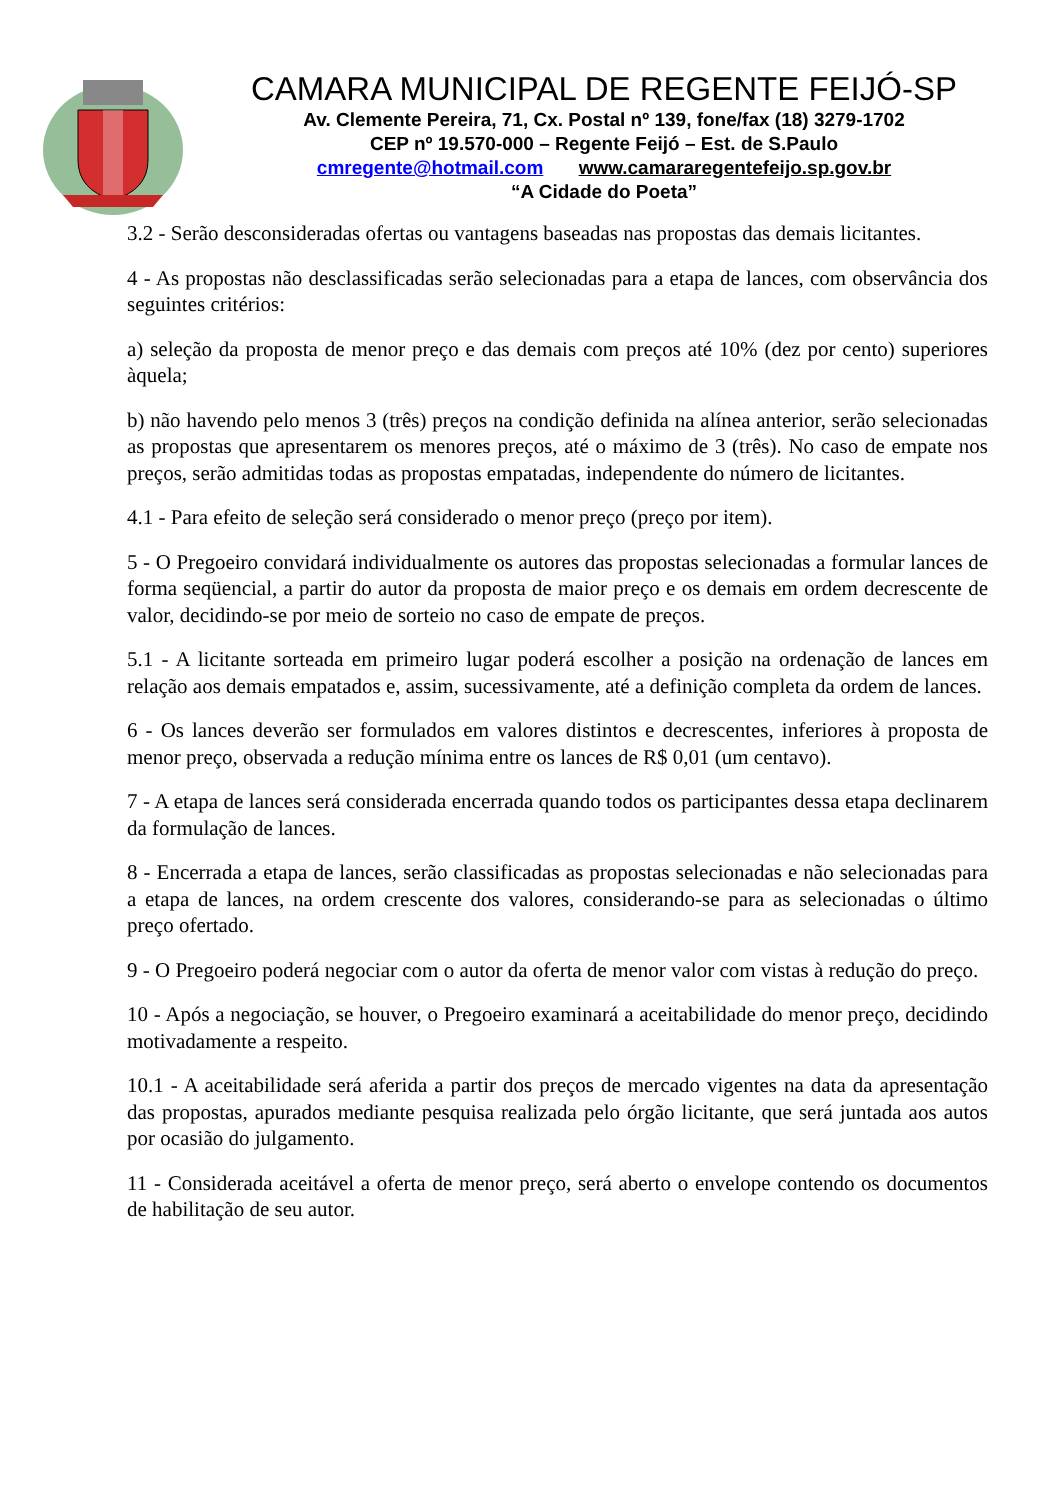CAMARA MUNICIPAL DE REGENTE FEIJÓ-SP
Av. Clemente Pereira, 71, Cx. Postal nº 139, fone/fax (18) 3279-1702
CEP nº 19.570-000 – Regente Feijó – Est. de S.Paulo
cmregente@hotmail.com www.camararegentefeijo.sp.gov.br
“A Cidade do Poeta”
3.2 - Serão desconsideradas ofertas ou vantagens baseadas nas propostas das demais licitantes.
4 - As propostas não desclassificadas serão selecionadas para a etapa de lances, com observância dos seguintes critérios:
a) seleção da proposta de menor preço e das demais com preços até 10% (dez por cento) superiores àquela;
b) não havendo pelo menos 3 (três) preços na condição definida na alínea anterior, serão selecionadas as propostas que apresentarem os menores preços, até o máximo de 3 (três). No caso de empate nos preços, serão admitidas todas as propostas empatadas, independente do número de licitantes.
4.1 - Para efeito de seleção será considerado o menor preço (preço por item).
5 - O Pregoeiro convidará individualmente os autores das propostas selecionadas a formular lances de forma seqüencial, a partir do autor da proposta de maior preço e os demais em ordem decrescente de valor, decidindo-se por meio de sorteio no caso de empate de preços.
5.1 - A licitante sorteada em primeiro lugar poderá escolher a posição na ordenação de lances em relação aos demais empatados e, assim, sucessivamente, até a definição completa da ordem de lances.
6 - Os lances deverão ser formulados em valores distintos e decrescentes, inferiores à proposta de menor preço, observada a redução mínima entre os lances de R$ 0,01 (um centavo).
7 - A etapa de lances será considerada encerrada quando todos os participantes dessa etapa declinarem da formulação de lances.
8 - Encerrada a etapa de lances, serão classificadas as propostas selecionadas e não selecionadas para a etapa de lances, na ordem crescente dos valores, considerando-se para as selecionadas o último preço ofertado.
9 - O Pregoeiro poderá negociar com o autor da oferta de menor valor com vistas à redução do preço.
10 - Após a negociação, se houver, o Pregoeiro examinará a aceitabilidade do menor preço, decidindo motivadamente a respeito.
10.1 - A aceitabilidade será aferida a partir dos preços de mercado vigentes na data da apresentação das propostas, apurados mediante pesquisa realizada pelo órgão licitante, que será juntada aos autos por ocasião do julgamento.
11 - Considerada aceitável a oferta de menor preço, será aberto o envelope contendo os documentos de habilitação de seu autor.